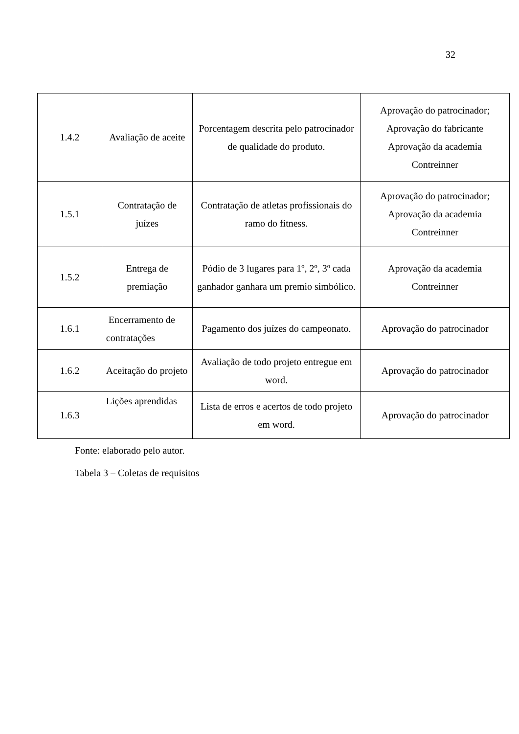32
| 1.4.2 | Avaliação de aceite | Porcentagem descrita pelo patrocinador de qualidade do produto. | Aprovação do patrocinador; Aprovação do fabricante Aprovação da academia Contreinner |
| 1.5.1 | Contratação de juízes | Contratação de atletas profissionais do ramo do fitness. | Aprovação do patrocinador; Aprovação da academia Contreinner |
| 1.5.2 | Entrega de premiação | Pódio de 3 lugares para 1º, 2º, 3º cada ganhador ganhara um premio simbólico. | Aprovação da academia Contreinner |
| 1.6.1 | Encerramento de contratações | Pagamento dos juízes do campeonato. | Aprovação do patrocinador |
| 1.6.2 | Aceitação do projeto | Avaliação de todo projeto entregue em word. | Aprovação do patrocinador |
| 1.6.3 | Lições aprendidas | Lista de erros e acertos de todo projeto em word. | Aprovação do patrocinador |
Fonte: elaborado pelo autor.
Tabela 3 – Coletas de requisitos